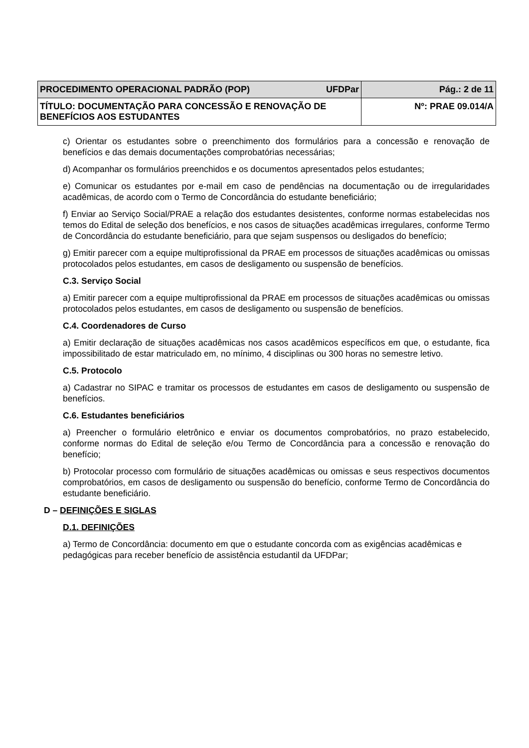| UFDPar PROCEDIMENTO OPERACIONAL PADRÃO (POP) | Pág.: 2 de 11 |
| TÍTULO: DOCUMENTAÇÃO PARA CONCESSÃO E RENOVAÇÃO DE BENEFÍCIOS AOS ESTUDANTES | Nº: PRAE 09.014/A |
c) Orientar os estudantes sobre o preenchimento dos formulários para a concessão e renovação de benefícios e das demais documentações comprobatórias necessárias;
d) Acompanhar os formulários preenchidos e os documentos apresentados pelos estudantes;
e) Comunicar os estudantes por e-mail em caso de pendências na documentação ou de irregularidades acadêmicas, de acordo com o Termo de Concordância do estudante beneficiário;
f) Enviar ao Serviço Social/PRAE a relação dos estudantes desistentes, conforme normas estabelecidas nos temos do Edital de seleção dos benefícios, e nos casos de situações acadêmicas irregulares, conforme Termo de Concordância do estudante beneficiário, para que sejam suspensos ou desligados do benefício;
g) Emitir parecer com a equipe multiprofissional da PRAE em processos de situações acadêmicas ou omissas protocolados pelos estudantes, em casos de desligamento ou suspensão de benefícios.
C.3. Serviço Social
a) Emitir parecer com a equipe multiprofissional da PRAE em processos de situações acadêmicas ou omissas protocolados pelos estudantes, em casos de desligamento ou suspensão de benefícios.
C.4. Coordenadores de Curso
a) Emitir declaração de situações acadêmicas nos casos acadêmicos específicos em que, o estudante, fica impossibilitado de estar matriculado em, no mínimo, 4 disciplinas ou 300 horas no semestre letivo.
C.5. Protocolo
a) Cadastrar no SIPAC e tramitar os processos de estudantes em casos de desligamento ou suspensão de benefícios.
C.6. Estudantes beneficiários
a) Preencher o formulário eletrônico e enviar os documentos comprobatórios, no prazo estabelecido, conforme normas do Edital de seleção e/ou Termo de Concordância para a concessão e renovação do benefício;
b) Protocolar processo com formulário de situações acadêmicas ou omissas e seus respectivos documentos comprobatórios, em casos de desligamento ou suspensão do benefício, conforme Termo de Concordância do estudante beneficiário.
D – DEFINIÇÕES E SIGLAS
D.1. DEFINIÇÕES
a) Termo de Concordância: documento em que o estudante concorda com as exigências acadêmicas e pedagógicas para receber benefício de assistência estudantil da UFDPar;